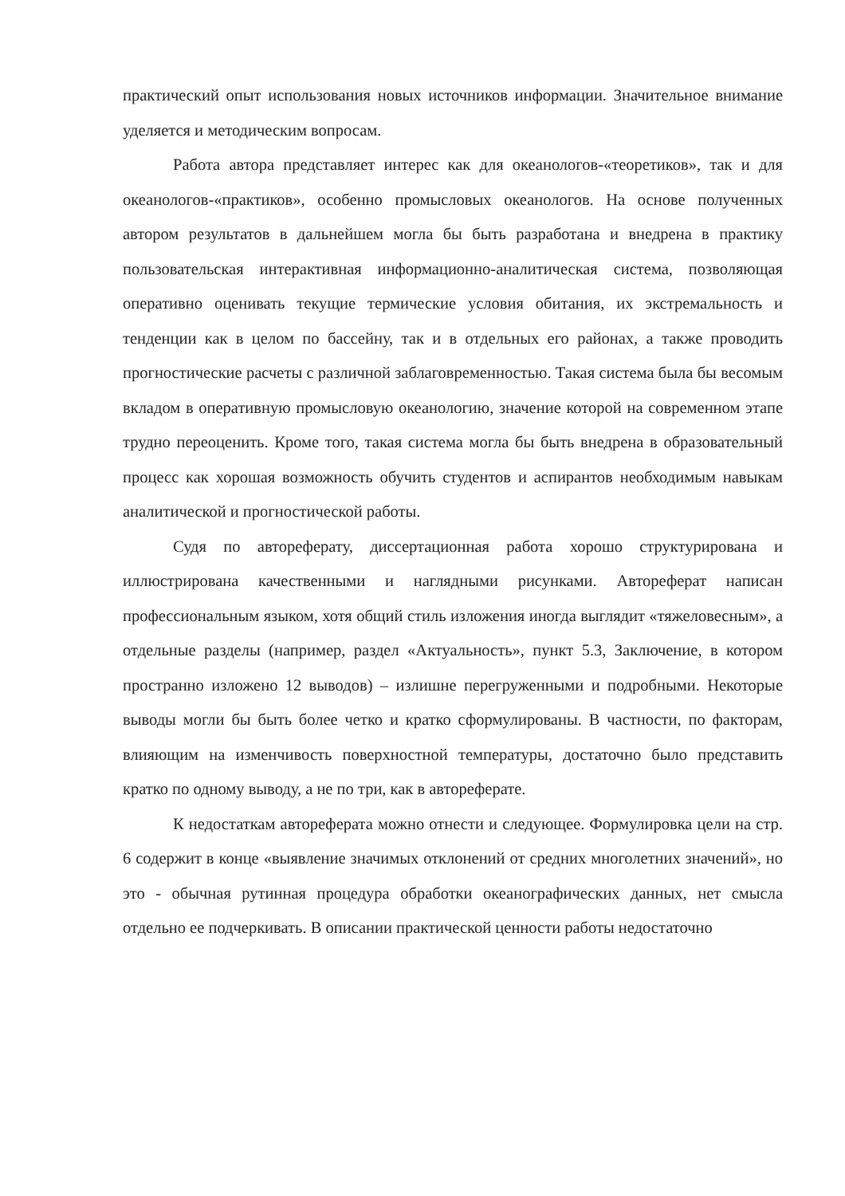практический опыт использования новых источников информации. Значительное внимание уделяется и методическим вопросам.
Работа автора представляет интерес как для океанологов-«теоретиков», так и для океанологов-«практиков», особенно промысловых океанологов. На основе полученных автором результатов в дальнейшем могла бы быть разработана и внедрена в практику пользовательская интерактивная информационно-аналитическая система, позволяющая оперативно оценивать текущие термические условия обитания, их экстремальность и тенденции как в целом по бассейну, так и в отдельных его районах, а также проводить прогностические расчеты с различной заблаговременностью. Такая система была бы весомым вкладом в оперативную промысловую океанологию, значение которой на современном этапе трудно переоценить. Кроме того, такая система могла бы быть внедрена в образовательный процесс как хорошая возможность обучить студентов и аспирантов необходимым навыкам аналитической и прогностической работы.
Судя по автореферату, диссертационная работа хорошо структурирована и иллюстрирована качественными и наглядными рисунками. Автореферат написан профессиональным языком, хотя общий стиль изложения иногда выглядит «тяжеловесным», а отдельные разделы (например, раздел «Актуальность», пункт 5.3, Заключение, в котором пространно изложено 12 выводов) – излишне перегруженными и подробными. Некоторые выводы могли бы быть более четко и кратко сформулированы. В частности, по факторам, влияющим на изменчивость поверхностной температуры, достаточно было представить кратко по одному выводу, а не по три, как в автореферате.
К недостаткам автореферата можно отнести и следующее. Формулировка цели на стр. 6 содержит в конце «выявление значимых отклонений от средних многолетних значений», но это - обычная рутинная процедура обработки океанографических данных, нет смысла отдельно ее подчеркивать. В описании практической ценности работы недостаточно